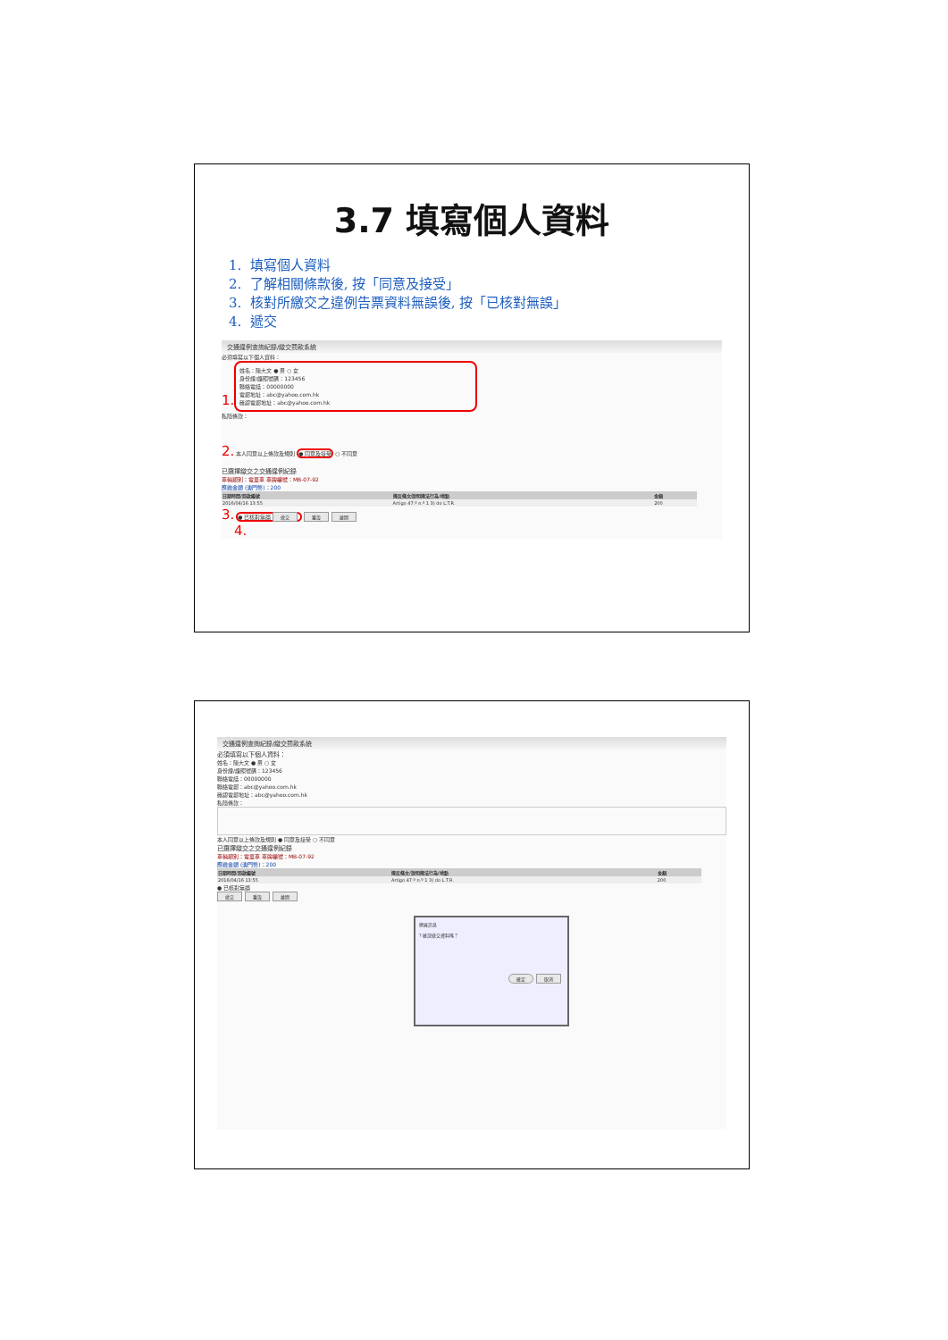3.7 填寫個人資料
1. 填寫個人資料
2. 了解相關條款後, 按「同意及接受」
3. 核對所繳交之違例告票資料無誤後, 按「已核對無誤」
4. 遞交
交通違例查詢紀錄/繳交罰款系統
必須填寫以下個人資料：
1.
姓名：陳大文 ● 男 ○ 女
身份證/護照號碼：123456
聯絡電話：00000000
電郵地址：abc@yahoo.com.hk
確認電郵地址：abc@yahoo.com.hk
私隱條款：
2. 本人同意以上條款及規則 ● 同意及接受 ○ 不同意
已選擇繳交之交通違例紀錄
車輛類別：電單車 車牌編號：MB-07-92
應繳金額 (澳門幣)：200
| 日期時間/罰款編號 | 違反條文/說明違法行為/地點 | 金額 |
| --- | --- | --- |
| 2016/04/16 13:55 | Artigo 47.º n.º 1 3) do L.T.R. | 200 |
3. ● 已核對無誤 遞交 重設 離開
4.
交通違例查詢紀錄/繳交罰款系統
必須填寫以下個人資料：
姓名：陳大文 ● 男 ○ 女
身份證/護照號碼：123456
聯絡電話：00000000
聯絡電郵：abc@yahoo.com.hk
確認電郵地址：abc@yahoo.com.hk
私隱條款：
本人同意以上條款及規則 ● 同意及接受 ○ 不同意
已選擇繳交之交通違例紀錄
車輛類別：電單車 車牌編號：MB-07-92
應繳金額 (澳門幣)：200
| 日期時間/罰款編號 | 違反條文/說明違法行為/地點 | 金額 |
| --- | --- | --- |
| 2016/04/16 13:55 | Artigo 47.º n.º 1 3) do L.T.R. | 200 |
● 已核對無誤
遞交 重設 離開
網頁訊息
? 確認遞交資料嗎？
確定 取消